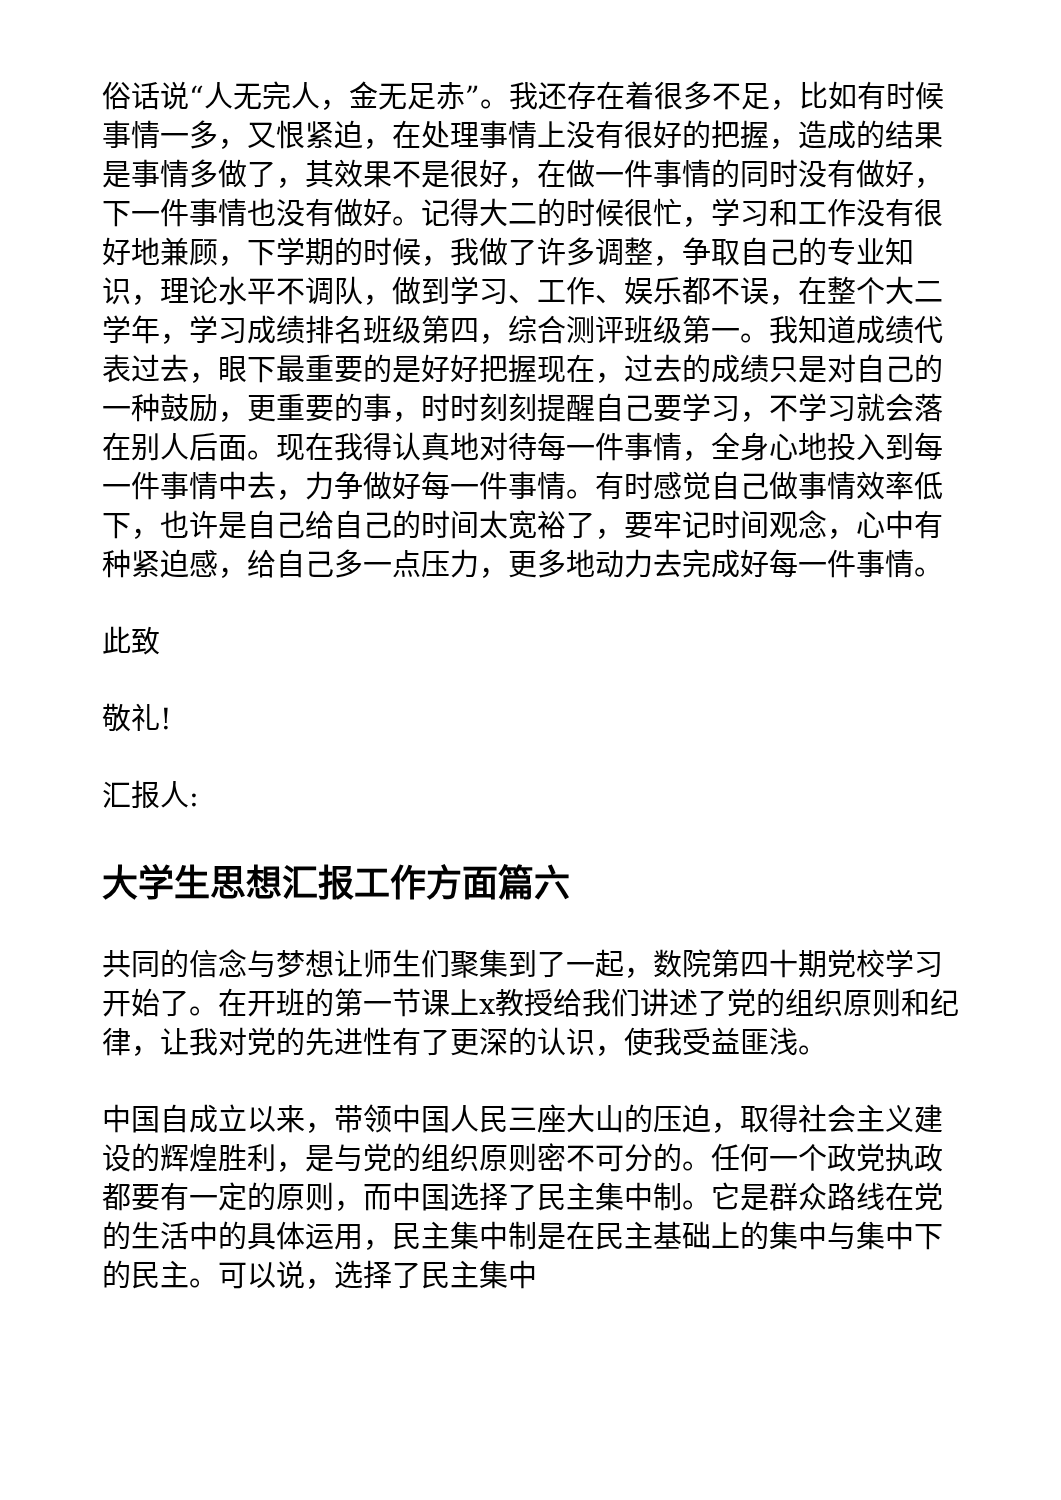俗话说“人无完人，金无足赤”。我还存在着很多不足，比如有时候事情一多，又恨紧迫，在处理事情上没有很好的把握，造成的结果是事情多做了，其效果不是很好，在做一件事情的同时没有做好，下一件事情也没有做好。记得大二的时候很忙，学习和工作没有很好地兼顾，下学期的时候，我做了许多调整，争取自己的专业知识，理论水平不调队，做到学习、工作、娱乐都不误，在整个大二学年，学习成绩排名班级第四，综合测评班级第一。我知道成绩代表过去，眼下最重要的是好好把握现在，过去的成绩只是对自己的一种鼓励，更重要的事，时时刻刻提醒自己要学习，不学习就会落在别人后面。现在我得认真地对待每一件事情，全身心地投入到每一件事情中去，力争做好每一件事情。有时感觉自己做事情效率低下，也许是自己给自己的时间太宽裕了，要牢记时间观念，心中有种紧迫感，给自己多一点压力，更多地动力去完成好每一件事情。
此致
敬礼!
汇报人:
大学生思想汇报工作方面篇六
共同的信念与梦想让师生们聚集到了一起，数院第四十期党校学习开始了。在开班的第一节课上x教授给我们讲述了党的组织原则和纪律，让我对党的先进性有了更深的认识，使我受益匪浅。
中国自成立以来，带领中国人民三座大山的压迫，取得社会主义建设的辉煌胜利，是与党的组织原则密不可分的。任何一个政党执政都要有一定的原则，而中国选择了民主集中制。它是群众路线在党的生活中的具体运用，民主集中制是在民主基础上的集中与集中下的民主。可以说，选择了民主集中